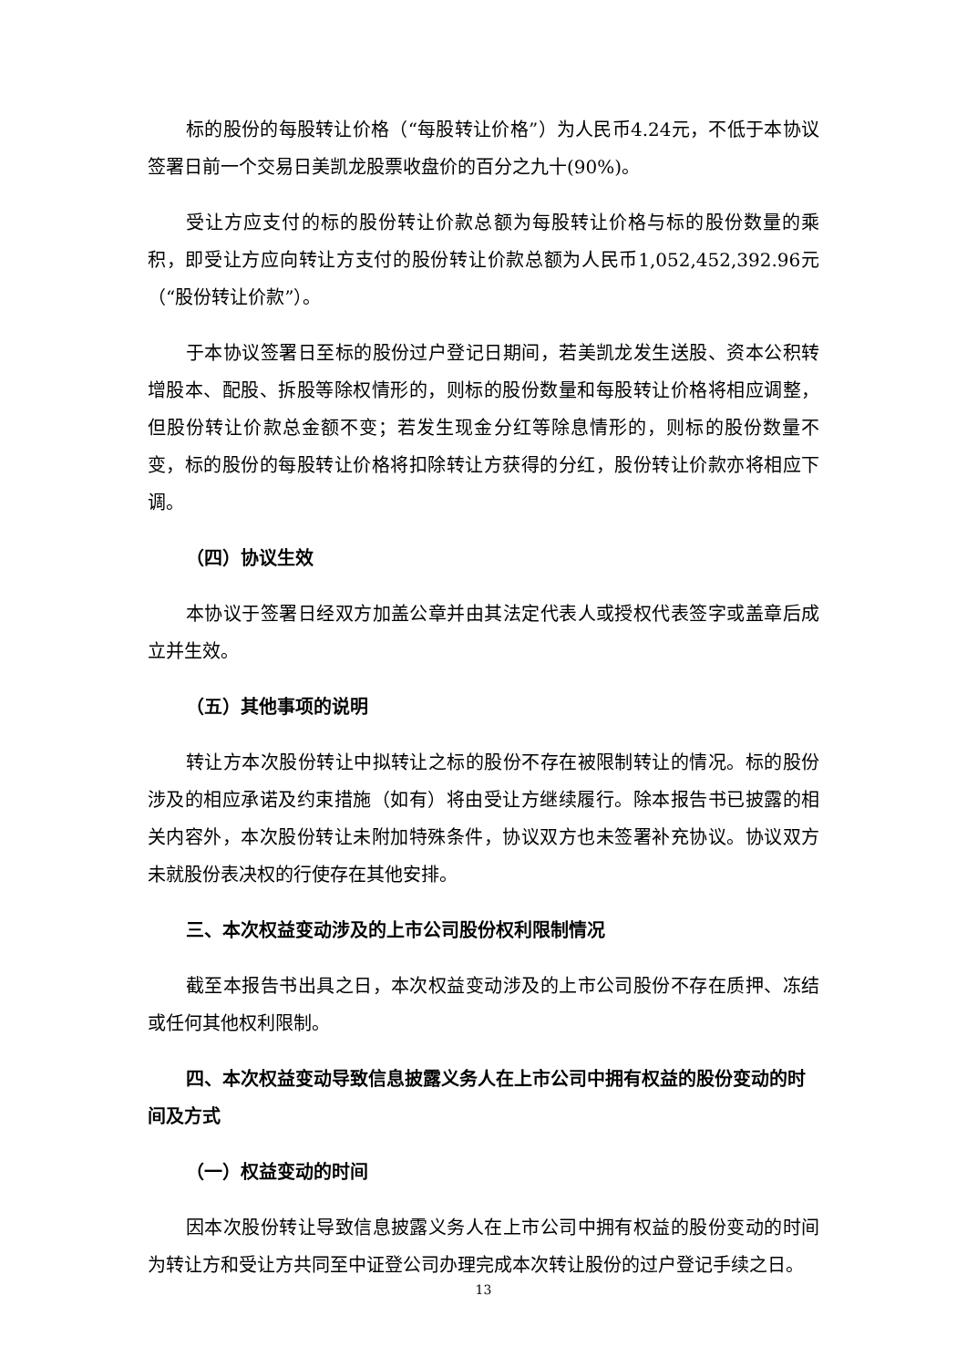标的股份的每股转让价格（“每股转让价格”）为人民币4.24元，不低于本协议签署日前一个交易日美凯龙股票收盘价的百分之九十(90%)。
受让方应支付的标的股份转让价款总额为每股转让价格与标的股份数量的乘积，即受让方应向转让方支付的股份转让价款总额为人民币1,052,452,392.96元（“股份转让价款”）。
于本协议签署日至标的股份过户登记日期间，若美凯龙发生送股、资本公积转增股本、配股、拆股等除权情形的，则标的股份数量和每股转让价格将相应调整，但股份转让价款总金额不变；若发生现金分红等除息情形的，则标的股份数量不变，标的股份的每股转让价格将扣除转让方获得的分红，股份转让价款亦将相应下调。
（四）协议生效
本协议于签署日经双方加盖公章并由其法定代表人或授权代表签字或盖章后成立并生效。
（五）其他事项的说明
转让方本次股份转让中拟转让之标的股份不存在被限制转让的情况。标的股份涉及的相应承诺及约束措施（如有）将由受让方继续履行。除本报告书已披露的相关内容外，本次股份转让未附加特殊条件，协议双方也未签署补充协议。协议双方未就股份表决权的行使存在其他安排。
三、本次权益变动涉及的上市公司股份权利限制情况
截至本报告书出具之日，本次权益变动涉及的上市公司股份不存在质押、冻结或任何其他权利限制。
四、本次权益变动导致信息披露义务人在上市公司中拥有权益的股份变动的时间及方式
（一）权益变动的时间
因本次股份转让导致信息披露义务人在上市公司中拥有权益的股份变动的时间为转让方和受让方共同至中证登公司办理完成本次转让股份的过户登记手续之日。
13